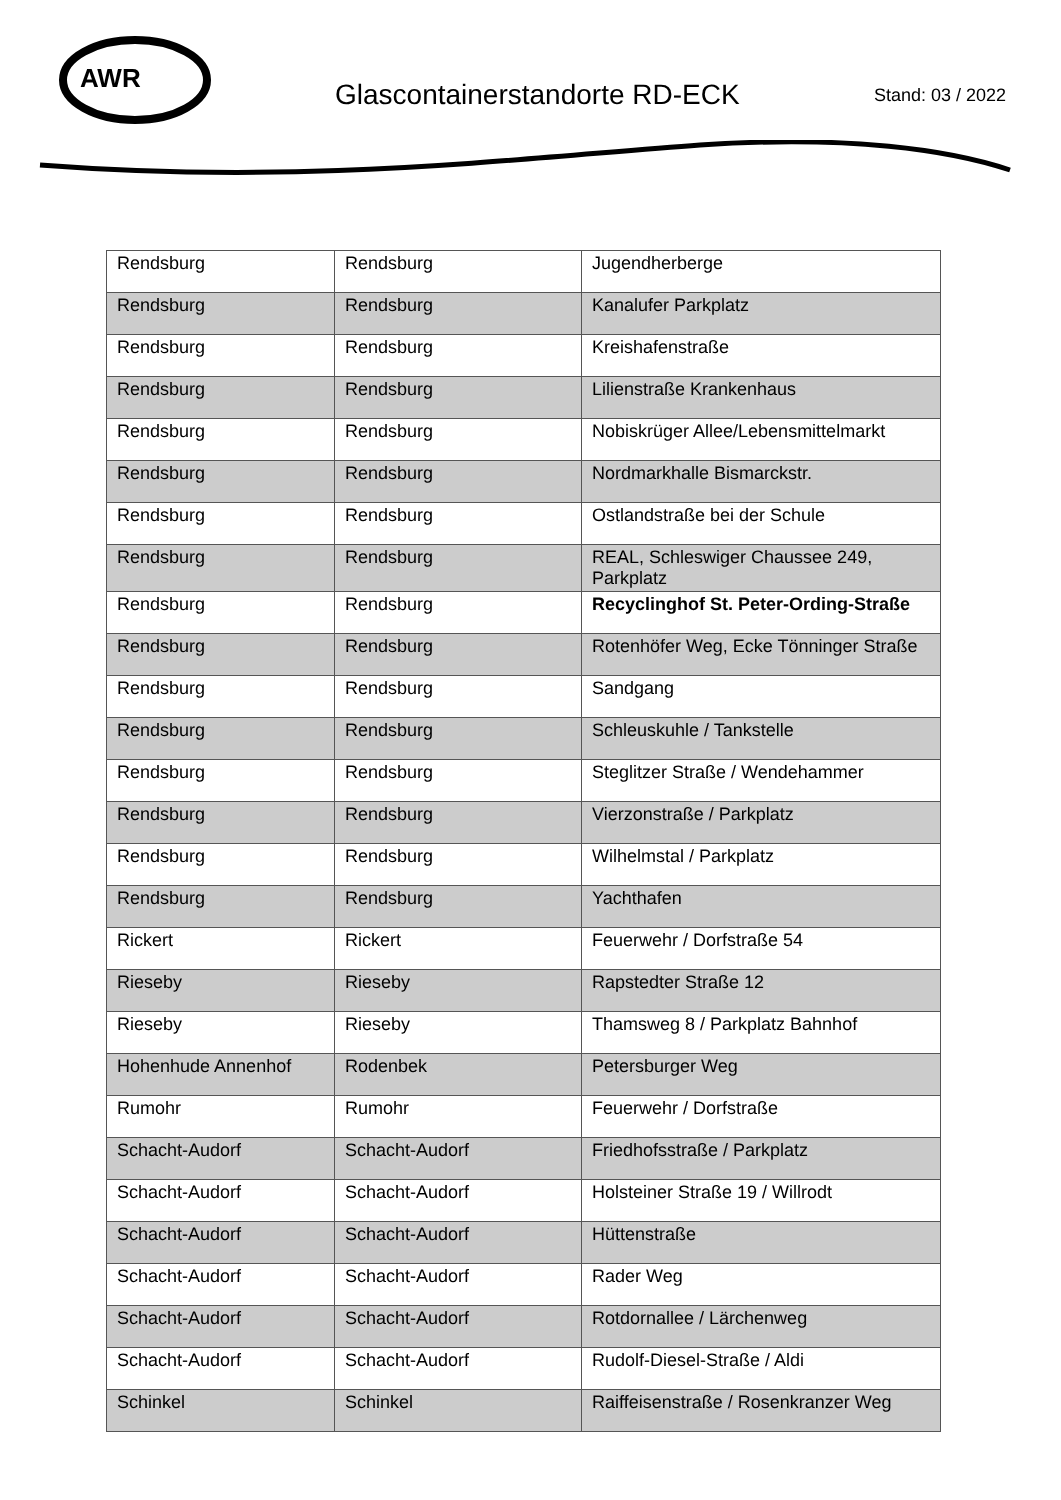AWR
Glascontainerstandorte RD-ECK
Stand: 03 / 2022
| Rendsburg | Rendsburg | Jugendherberge |
| Rendsburg | Rendsburg | Kanalufer Parkplatz |
| Rendsburg | Rendsburg | Kreishafenstraße |
| Rendsburg | Rendsburg | Lilienstraße Krankenhaus |
| Rendsburg | Rendsburg | Nobiskrüger Allee/Lebensmittelmarkt |
| Rendsburg | Rendsburg | Nordmarkhalle Bismarckstr. |
| Rendsburg | Rendsburg | Ostlandstraße bei der Schule |
| Rendsburg | Rendsburg | REAL, Schleswiger Chaussee 249, Parkplatz |
| Rendsburg | Rendsburg | Recyclinghof St. Peter-Ording-Straße |
| Rendsburg | Rendsburg | Rotenhöfer Weg, Ecke Tönninger Straße |
| Rendsburg | Rendsburg | Sandgang |
| Rendsburg | Rendsburg | Schleuskuhle / Tankstelle |
| Rendsburg | Rendsburg | Steglitzer Straße / Wendehammer |
| Rendsburg | Rendsburg | Vierzonstraße / Parkplatz |
| Rendsburg | Rendsburg | Wilhelmstal / Parkplatz |
| Rendsburg | Rendsburg | Yachthafen |
| Rickert | Rickert | Feuerwehr / Dorfstraße 54 |
| Rieseby | Rieseby | Rapstedter Straße 12 |
| Rieseby | Rieseby | Thamsweg 8 / Parkplatz Bahnhof |
| Hohenhude Annenhof | Rodenbek | Petersburger Weg |
| Rumohr | Rumohr | Feuerwehr / Dorfstraße |
| Schacht-Audorf | Schacht-Audorf | Friedhofsstraße / Parkplatz |
| Schacht-Audorf | Schacht-Audorf | Holsteiner Straße 19 / Willrodt |
| Schacht-Audorf | Schacht-Audorf | Hüttenstraße |
| Schacht-Audorf | Schacht-Audorf | Rader Weg |
| Schacht-Audorf | Schacht-Audorf | Rotdornallee / Lärchenweg |
| Schacht-Audorf | Schacht-Audorf | Rudolf-Diesel-Straße / Aldi |
| Schinkel | Schinkel | Raiffeisenstraße / Rosenkranzer Weg |